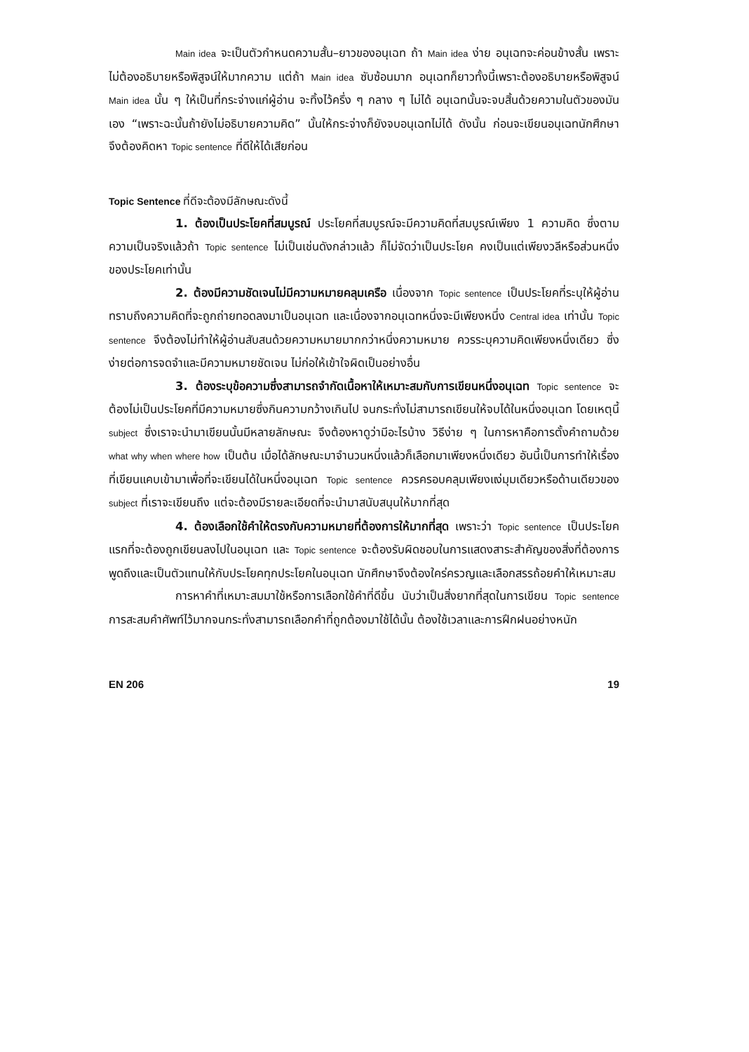Main idea จะเป็นตัวกำหนดความสั้น–ยาวของอนุเฉท ถ้า Main idea ง่าย อนุเฉทจะค่อนข้างสั้น เพราะไม่ต้องอธิบายหรือพิสูจน์ให้มากความ แต่ถ้า Main idea ซับซ้อนมาก อนุเฉทก็ยาวทั้งนี้เพราะต้องอธิบายหรือพิสูจน์ Main idea นั้น ๆ ให้เป็นที่กระจ่างแก่ผู้อ่าน จะทิ้งไว้ครึ่ง ๆ กลาง ๆ ไม่ได้ อนุเฉทนั้นจะจบสิ้นด้วยความในตัวของมันเอง “เพราะฉะนั้นถ้ายังไม่อธิบายความคิด” นั้นให้กระจ่างก็ยังจบอนุเฉทไม่ได้ ดังนั้น ก่อนจะเขียนอนุเฉทนักศึกษาจึงต้องคิดหา Topic sentence ที่ดีให้ได้เสียก่อน
Topic Sentence ที่ดีจะต้องมีลักษณะดังนี้
1. ต้องเป็นประโยคที่สมบูรณ์ ประโยคที่สมบูรณ์จะมีความคิดที่สมบูรณ์เพียง 1 ความคิด ซึ่งตามความเป็นจริงแล้วถ้า Topic sentence ไม่เป็นเช่นดังกล่าวแล้ว ก็ไม่จัดว่าเป็นประโยค คงเป็นแต่เพียงวลีหรือส่วนหนึ่งของประโยคเท่านั้น
2. ต้องมีความชัดเจนไม่มีความหมายคลุมเครือ เนื่องจาก Topic sentence เป็นประโยคที่ระบุให้ผู้อ่านทราบถึงความคิดที่จะถูกถ่ายทอดลงมาเป็นอนุเฉท และเนื่องจากอนุเฉทหนึ่งจะมีเพียงหนึ่ง Central idea เท่านั้น Topic sentence จึงต้องไม่ทำให้ผู้อ่านสับสนด้วยความหมายมากกว่าหนึ่งความหมาย ควรระบุความคิดเพียงหนึ่งเดียว ซึ่งง่ายต่อการจดจำและมีความหมายชัดเจน ไม่ก่อให้เข้าใจผิดเป็นอย่างอื่น
3. ต้องระบุข้อความซึ่งสามารถจำกัดเนื้อหาให้เหมาะสมกับการเขียนหนึ่งอนุเฉท Topic sentence จะต้องไม่เป็นประโยคที่มีความหมายซึ่งกินความกว้างเกินไป จนกระทั่งไม่สามารถเขียนให้จบได้ในหนึ่งอนุเฉท โดยเหตุนี้ subject ซึ่งเราจะนำมาเขียนนั้นมีหลายลักษณะ จึงต้องหาดูว่ามีอะไรบ้าง วิธีง่าย ๆ ในการหาคือการตั้งคำถามด้วย what why when where how เป็นต้น เมื่อได้ลักษณะมาจำนวนหนึ่งแล้วก็เลือกมาเพียงหนึ่งเดียว อันนี้เป็นการทำให้เรื่องที่เขียนแคบเข้ามาเพื่อที่จะเขียนได้ในหนึ่งอนุเฉท Topic sentence ควรครอบคลุมเพียงแง่มุมเดียวหรือด้านเดียวของ subject ที่เราจะเขียนถึง แต่จะต้องมีรายละเอียดที่จะนำมาสนับสนุนให้มากที่สุด
4. ต้องเลือกใช้คำให้ตรงกับความหมายที่ต้องการให้มากที่สุด เพราะว่า Topic sentence เป็นประโยคแรกที่จะต้องถูกเขียนลงไปในอนุเฉท และ Topic sentence จะต้องรับผิดชอบในการแสดงสาระสำคัญของสิ่งที่ต้องการพูดถึงและเป็นตัวแทนให้กับประโยคทุกประโยคในอนุเฉท นักศึกษาจึงต้องใคร่ครวญและเลือกสรรถ้อยคำให้เหมาะสม
การหาคำที่เหมาะสมมาใช้หรือการเลือกใช้คำที่ดีขึ้น นับว่าเป็นสิ่งยากที่สุดในการเขียน Topic sentence การสะสมคำศัพท์ไว้มากจนกระทั่งสามารถเลือกคำที่ถูกต้องมาใช้ได้นั้น ต้องใช้เวลาและการฝึกฝนอย่างหนัก
EN 206 19